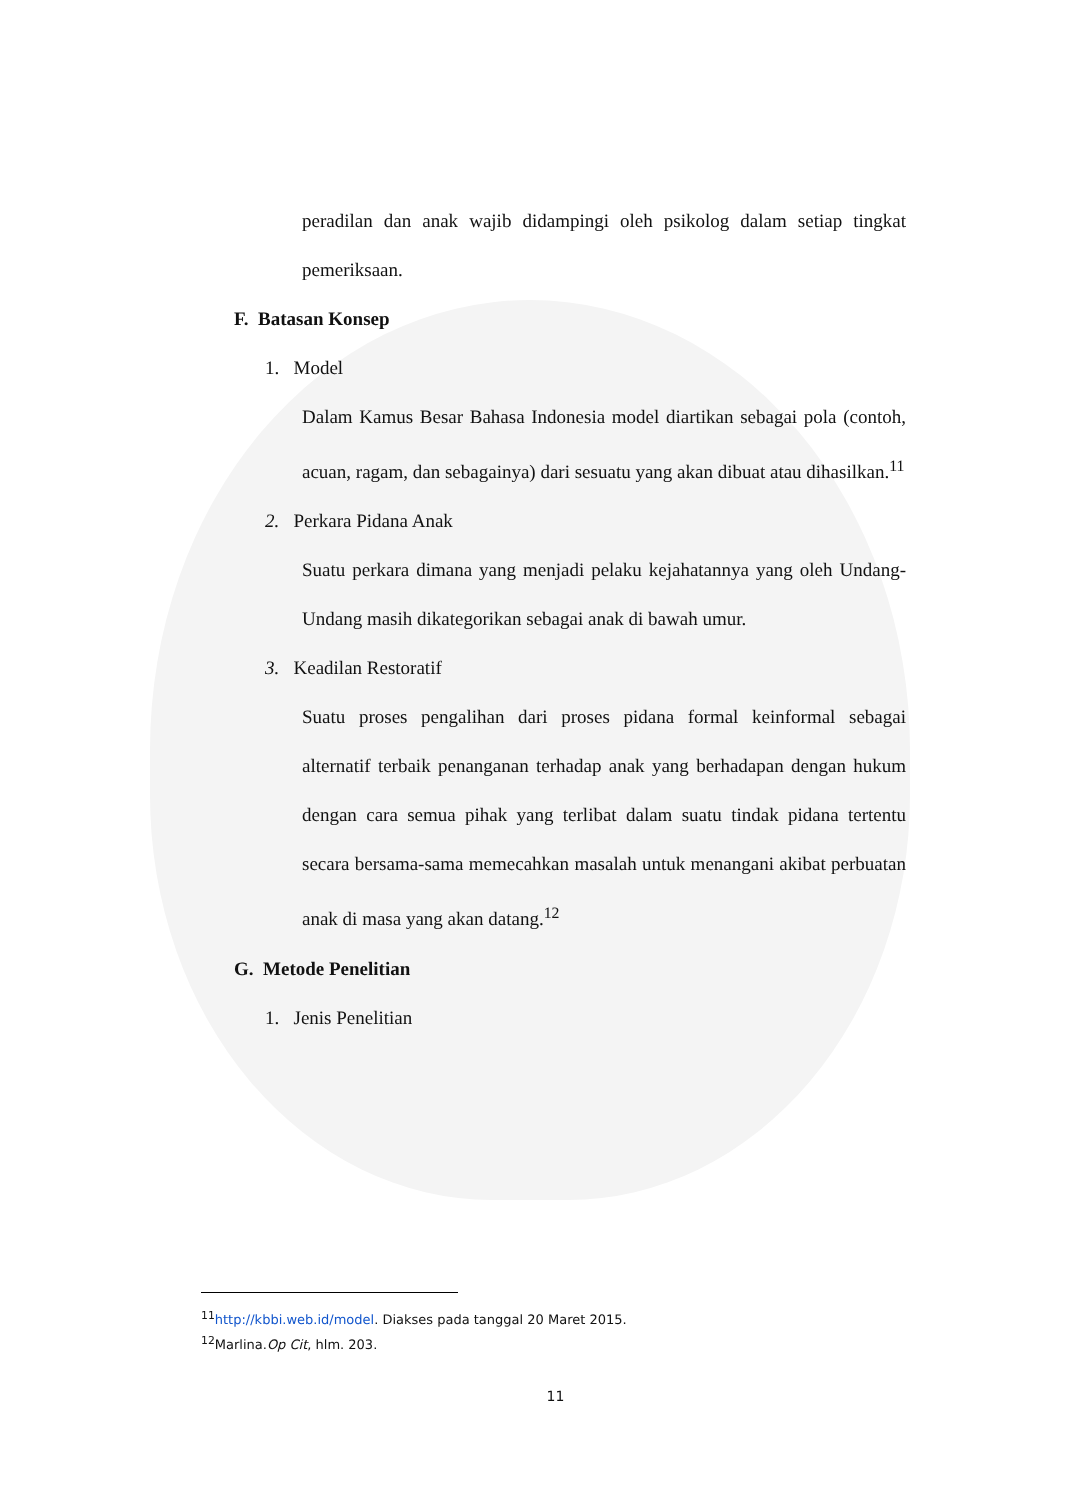peradilan dan anak wajib didampingi oleh psikolog dalam setiap tingkat pemeriksaan.
F. Batasan Konsep
1. Model
Dalam Kamus Besar Bahasa Indonesia model diartikan sebagai pola (contoh, acuan, ragam, dan sebagainya) dari sesuatu yang akan dibuat atau dihasilkan.<sup>11</sup>
2. Perkara Pidana Anak
Suatu perkara dimana yang menjadi pelaku kejahatannya yang oleh Undang-Undang masih dikategorikan sebagai anak di bawah umur.
3. Keadilan Restoratif
Suatu proses pengalihan dari proses pidana formal keinformal sebagai alternatif terbaik penanganan terhadap anak yang berhadapan dengan hukum dengan cara semua pihak yang terlibat dalam suatu tindak pidana tertentu secara bersama-sama memecahkan masalah untuk menangani akibat perbuatan anak di masa yang akan datang.<sup>12</sup>
G. Metode Penelitian
1. Jenis Penelitian
<sup>11</sup> http://kbbi.web.id/model. Diakses pada tanggal 20 Maret 2015.
<sup>12</sup> Marlina.Op Cit, hlm. 203.
11